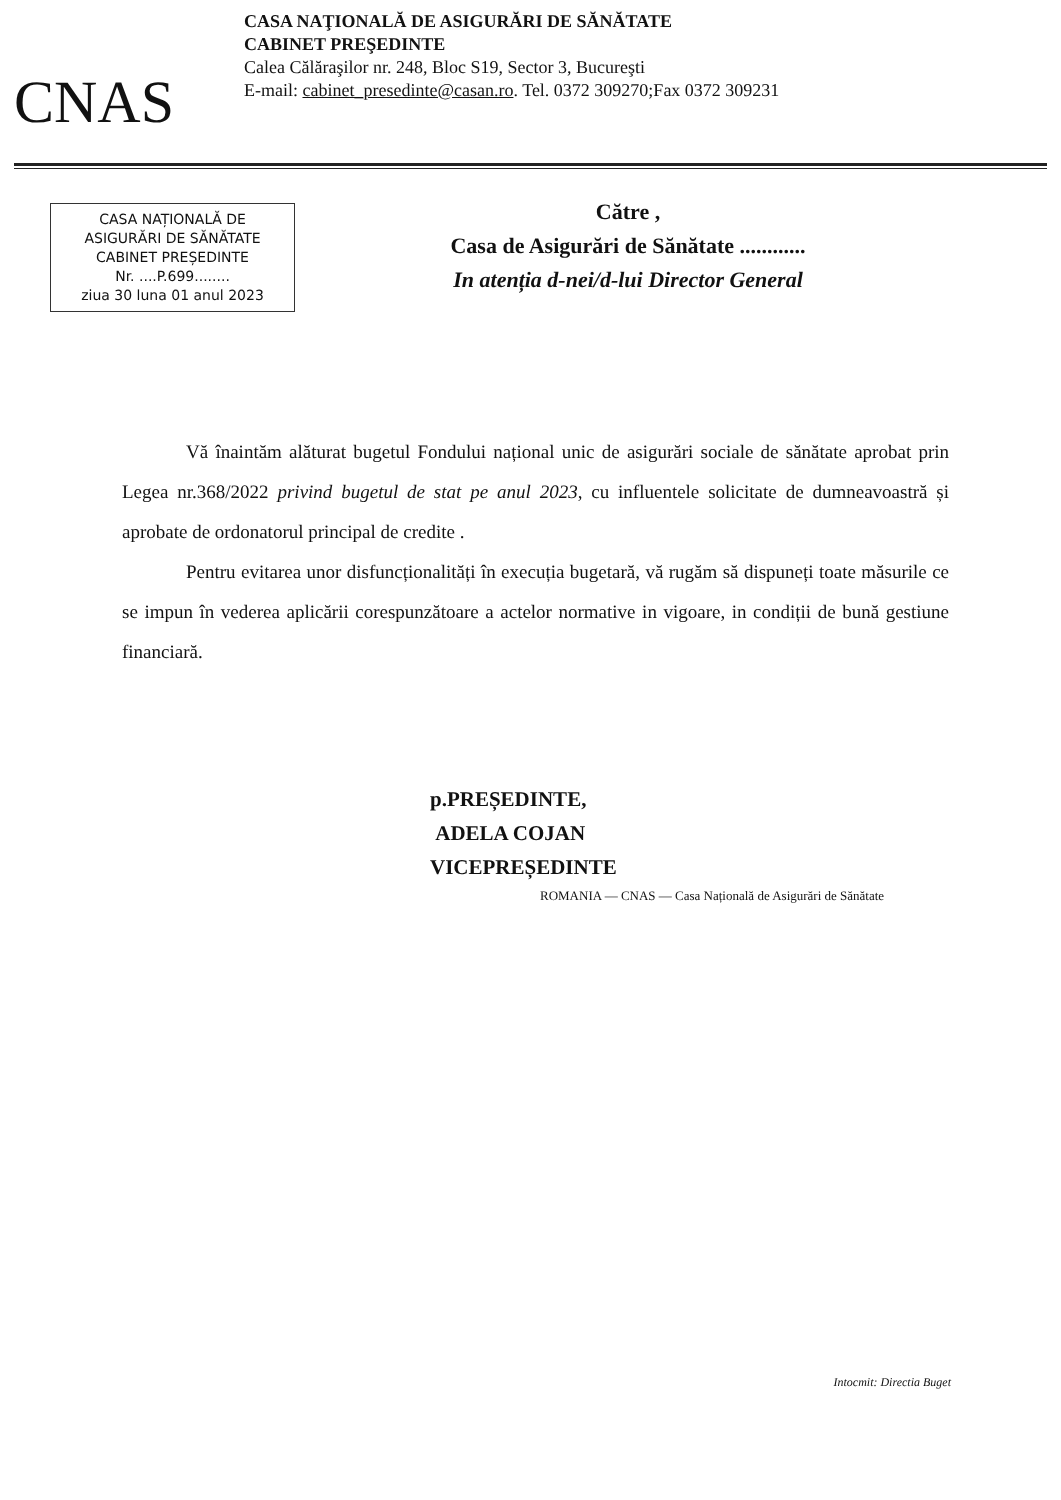CNAS
CASA NAŢIONALĂ DE ASIGURĂRI DE SĂNĂTATE
CABINET PREŞEDINTE
Calea Călăraşilor nr. 248, Bloc S19, Sector 3, Bucureşti
E-mail: cabinet_presedinte@casan.ro. Tel. 0372 309270;Fax 0372 309231
CASA NAȚIONALĂ DE
ASIGURĂRI DE SĂNĂTATE
CABINET PREȘEDINTE
Nr. ....P.699........
ziua 30 luna 01 anul 2023
Către ,
Casa de Asigurări de Sănătate ............
In atenția d-nei/d-lui Director General
Vă înaintăm alăturat bugetul Fondului național unic de asigurări sociale de sănătate aprobat prin Legea nr.368/2022 privind bugetul de stat pe anul 2023, cu influentele solicitate de dumneavoastră și aprobate de ordonatorul principal de credite .
Pentru evitarea unor disfuncționalități în execuția bugetară, vă rugăm să dispuneți toate măsurile ce se impun în vederea aplicării corespunzătoare a actelor normative in vigoare, in condiții de bună gestiune financiară.
p.PREȘEDINTE,
ADELA COJAN
VICEPREȘEDINTE
ROMANIA — CNAS — Casa Națională de Asigurări de Sănătate
Intocmit: Directia Buget